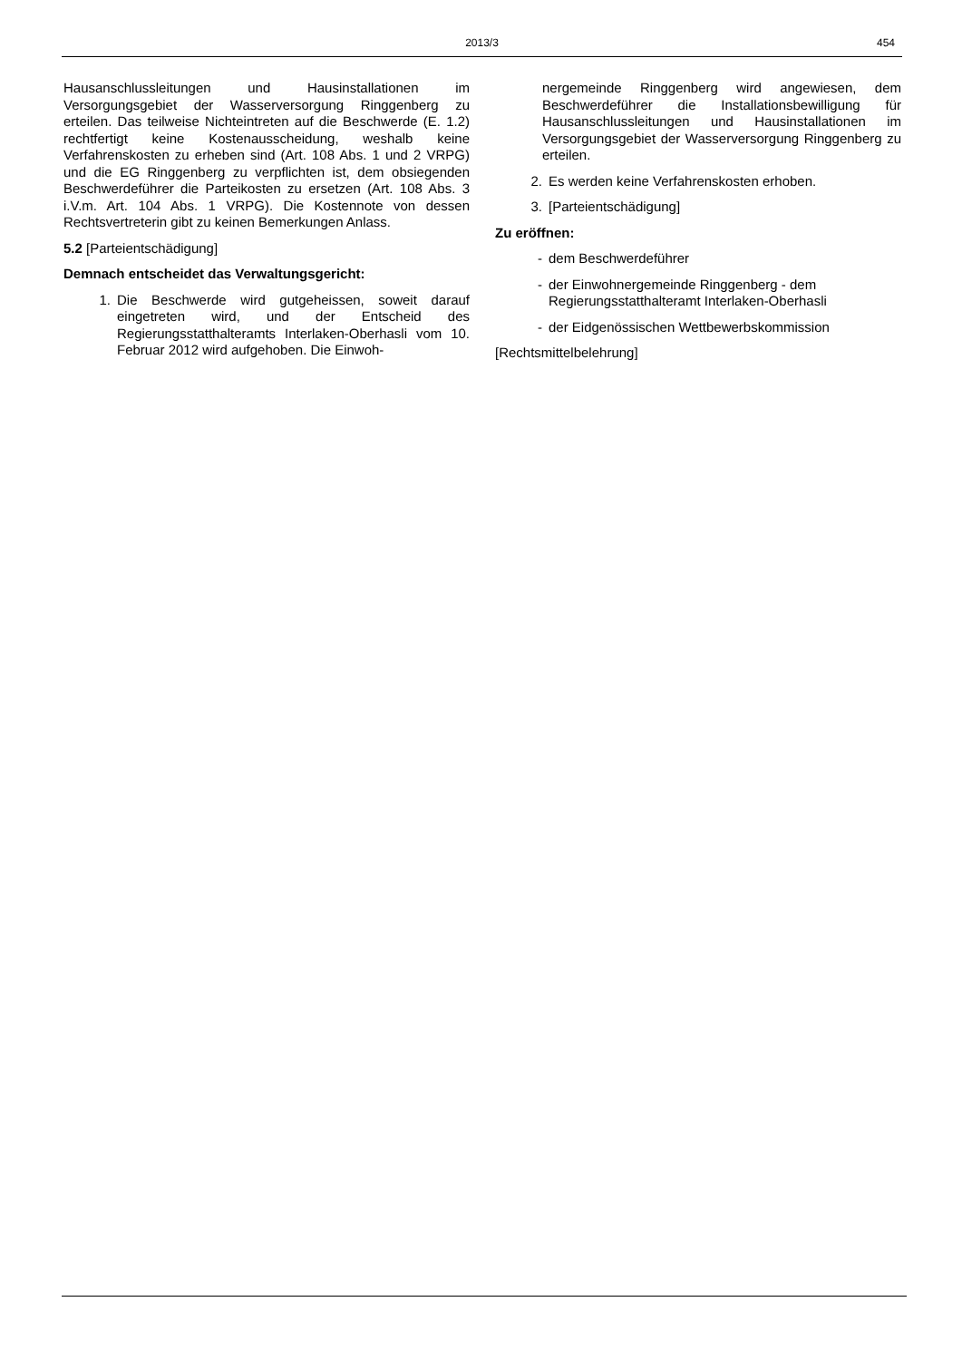2013/3
454
Hausanschlussleitungen und Hausinstallationen im Versorgungsgebiet der Wasserversorgung Ringgenberg zu erteilen. Das teilweise Nichteintreten auf die Beschwerde (E. 1.2) rechtfertigt keine Kostenausscheidung, weshalb keine Verfahrenskosten zu erheben sind (Art. 108 Abs. 1 und 2 VRPG) und die EG Ringgenberg zu verpflichten ist, dem obsiegenden Beschwerdeführer die Parteikosten zu ersetzen (Art. 108 Abs. 3 i.V.m. Art. 104 Abs. 1 VRPG). Die Kostennote von dessen Rechtsvertreterin gibt zu keinen Bemerkungen Anlass.
5.2 [Parteientschädigung]
Demnach entscheidet das Verwaltungsgericht:
1. Die Beschwerde wird gutgeheissen, soweit darauf eingetreten wird, und der Entscheid des Regierungsstatthalteramts Interlaken-Oberhasli vom 10. Februar 2012 wird aufgehoben. Die Einwoh-
nergemeinde Ringgenberg wird angewiesen, dem Beschwerdeführer die Installationsbewilligung für Hausanschlussleitungen und Hausinstallationen im Versorgungsgebiet der Wasserversorgung Ringgenberg zu erteilen.
2. Es werden keine Verfahrenskosten erhoben.
3. [Parteientschädigung]
Zu eröffnen:
- dem Beschwerdeführer
- der Einwohnergemeinde Ringgenberg - dem Regierungsstatthalteramt Interlaken-Oberhasli
- der Eidgenössischen Wettbewerbskommission
[Rechtsmittelbelehrung]